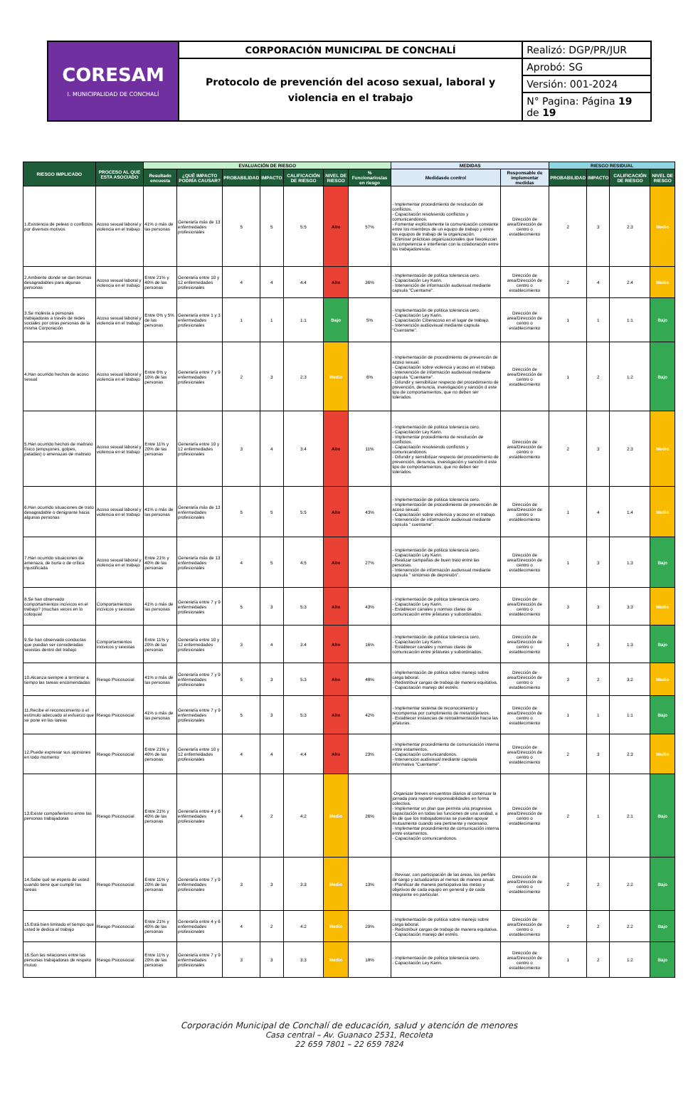| CORESAM I. MUNICIPALIDAD DE CONCHALÍ | CORPORACIÓN MUNICIPAL DE CONCHALÍ | Realizó: DGP/PR/JUR |
| | Protocolo de prevención del acoso sexual, laboral y violencia en el trabajo | Aprobó: SG |
| | | Versión: 001-2024 |
| | | N° Pagina: Página 19 de 19 |
| RIESGO IMPLICADO | PROCESO AL QUE ESTA ASOCIADO | EVALUACIÓN DE RIESGO | | | | | | | MEDIDAS | | RIESGO RESIDUAL | | | |
| --- | --- | --- | --- | --- | --- | --- | --- | --- | --- | --- | --- | --- | --- | --- |
| | | Resultado encuesta | ¿QUÉ IMPACTO PODRÍA CAUSAR? | PROBABILIDAD | IMPACTO | CALIFICACIÓN DE RIESGO | NIVEL DE RIESGO | % Funcionarios/as en riesgo | Medidasde control | Responsable de implementar medidas | PROBABILIDAD | IMPACTO | CALIFICACIÓN DE RIESGO | NIVEL DE RIESGO |
| 1.Existencia de peleas o conflictos por diversos motivos | Acoso sexual laboral y violencia en el trabajo | 41% o más de las personas | Generaría más de 13 enfermedades profesionales | 5 | 5 | 5:5 | Alto | 57% | - Implementar procedimiento de resolución de conflictos. - Capacitación resolviendo conflictos y comunicandonos. - Fomentar explícitamente la comunicación constante entre los miembros de un equipo de trabajo y entre los equipos de trabajo de la organización. - Eliminar prácticas organizacionales que favorezcan la competencia e interfieran con la colaboración entre los trabajadores/as. | Dirección de area/Dirección de centro o establecimiento | 2 | 3 | 2:3 | Medio |
| 2.Ambiente donde se dan bromas desagradables para algunas personas | Acoso sexual laboral y violencia en el trabajo | Entre 21% y 40% de las personas | Generaría entre 10 y 12 enfermedades profesionales | 4 | 4 | 4:4 | Alto | 36% | - Implementación de politica tolerancia cero. - Capacitación Ley Karin. - Intervención de información audivisual mediante capsula "Cuentame". | Dirección de area/Dirección de centro o establecimiento | 2 | 4 | 2:4 | Medio |
| 3.Se molesta a personas trabajadoras a través de redes sociales por otras personas de la misma Corporación | Acoso sexual laboral y violencia en el trabajo | Entre 0% y 5% de las personas | Generaría entre 1 y 3 enfermedades profesionales | 1 | 1 | 1:1 | Bajo | 5% | - Implementación de politica tolerancia cero. - Capacitación Ley Karin. - Capacitación Ciberacoso en el lugar de trabajo. - Intervención audiovisual mediante capsula "Cuentame". | Dirección de area/Dirección de centro o establecimiento | 1 | 1 | 1:1 | Bajo |
| 4.Han ocurrido hechos de acoso sexual | Acoso sexual laboral y violencia en el trabajo | Entre 6% y 10% de las personas | Generaría entre 7 y 9 enfermedades profesionales | 2 | 3 | 2:3 | Medio | 6% | - Implementación de procedimiento de prevención de acoso sexual. - Capacitación sobre violencia y acoso en el trabajo. - Intervención de información audivisual mediante capsula "Cuentame". - Difundir y sensibilizar respecto del procedimiento de prevención, denuncia, investigación y sanción d este tipo de comportamientos, que no deben ser tolerados. | Dirección de area/Dirección de centro o establecimiento | 1 | 2 | 1:2 | Bajo |
| 5.Han ocurrido hechos de maltrato físico (empujones, golpes, patadas) o amenazas de maltrato | Acoso sexual laboral y violencia en el trabajo | Entre 11% y 20% de las personas | Generaría entre 10 y 12 enfermedades profesionales | 3 | 4 | 3:4 | Alto | 11% | - Implementación de politica tolerancia cero. - Capacitación Ley Karin. - Implementar procedimiento de resolución de conflictos. - Capacitación resolviendo conflictos y comunicandonos. - Difundir y sensibilizar respecto del procedimiento de prevención, denuncia, investigación y sanción d este tipo de comportamientos, que no deben ser tolerados. | Dirección de area/Dirección de centro o establecimiento | 2 | 3 | 2:3 | Medio |
| 6.Han ocurrido situaciones de trato desagradable o denigrante hacia algunas personas | Acoso sexual laboral y violencia en el trabajo | 41% o más de las personas | Generaría más de 13 enfermedades profesionales | 5 | 5 | 5:5 | Alto | 43% | - Implementación de politica tolerancia cero. - Implementación de procedimiento de prevención de acoso sexual. - Capacitación sobre violencia y acoso en el trabajo. - Intervención de información audivisual mediante capsula " cuentame". | Dirección de area/Dirección de centro o establecimiento | 1 | 4 | 1:4 | Medio |
| 7.Han ocurrido situaciones de amenaza, de burla o de crítica injustificada | Acoso sexual laboral y violencia en el trabajo | Entre 21% y 40% de las personas | Generaría más de 13 enfermedades profesionales | 4 | 5 | 4:5 | Alto | 27% | - Implementación de politica tolerancia cero. - Capacitación Ley Karin. - Realizar campañas de buen trato entre las personas. - Intervención de información audivisual mediante capsula " sintomas de depresión". | Dirección de area/Dirección de centro o establecimiento | 1 | 3 | 1:3 | Bajo |
| 8.Se han observado comportamientos incívicos en el trabajo? (muchas veces en lo coloquial | Comportamientos incívicos y sexistas | 41% o más de las personas | Generaría entre 7 y 9 enfermedades profesionales | 5 | 3 | 5:3 | Alto | 43% | - Implementación de politica tolerancia cero. - Capacitación Ley Karin. - Establecer canales y normas claras de comunicación entre jefaturas y subordinados. | Dirección de area/Dirección de centro o establecimiento | 3 | 3 | 3:3 | Medio |
| 9.Se han observado conductas que puedan ser consideradas sexistas dentro del trabajo | Comportamientos incívicos y sexistas | Entre 11% y 20% de las personas | Generaría entre 10 y 12 enfermedades profesionales | 3 | 4 | 3:4 | Alto | 16% | - Implementación de politica tolerancia cero. - Capacitación Ley Karin. - Establecer canales y normas claras de comunicación entre jefaturas y subordinados. | Dirección de area/Dirección de centro o establecimiento | 1 | 3 | 1:3 | Bajo |
| 10.Alcanza siempre a terminar a tiempo las tareas encomendadas | Riesgo Psicosocial | 41% o más de las personas | Generaría entre 7 y 9 enfermedades profesionales | 5 | 3 | 5:3 | Alto | 48% | - Implementación de politica sobre manejo sobre carga laboral. - Redistribuir cargas de trabajo de manera equitativa. - Capacitación manejo del estrés. | Dirección de area/Dirección de centro o establecimiento | 3 | 2 | 3:2 | Medio |
| 11.Recibe el reconocimiento o el estímulo adecuado al esfuerzo que se pone en las tareas | Riesgo Psicosocial | 41% o más de las personas | Generaría entre 7 y 9 enfermedades profesionales | 5 | 3 | 5:3 | Alto | 42% | - Implementar sistema de reconocimiento y recompensa por cumplimiento de meta/objetivos. - Establecer instancias de retroalimentación hacia las jefaturas. | Dirección de area/Dirección de centro o establecimiento | 1 | 1 | 1:1 | Bajo |
| 12.Puede expresar sus opiniones en todo momento | Riesgo Psicosocial | Entre 21% y 40% de las personas | Generaría entre 10 y 12 enfermedades profesionales | 4 | 4 | 4:4 | Alto | 23% | - Implementar procedimiento de comunicación interna entre estamentos. - Capacitación comunicandonos. - Intervencion audivisual mediante capsula informativa "Cuentame". | Dirección de area/Dirección de centro o establecimiento | 2 | 3 | 2:3 | Medio |
| 13.Existe compañerismo entre las personas trabajadoras | Riesgo Psicosocial | Entre 21% y 40% de las personas | Generaría entre 4 y 6 enfermedades profesionales | 4 | 2 | 4:2 | Medio | 26% | -Organizar breves encuentros diarios al comenzar la jornada para repartir responsabilidades en forma colectiva. - Implementar un plan que permita una progresiva capacitación en todas las funciones de una unidad, a fin de que los trabajadores/as se puedan apoyar mutuamente cuando sea pertinente y necesario. - Implementar procedimiento de comunicación interna entre estamentos. - Capacitación comunicandonos. | Dirección de area/Dirección de centro o establecimiento | 2 | 1 | 2:1 | Bajo |
| 14.Sabe qué se espera de usted cuando tiene que cumplir las tareas | Riesgo Psicosocial | Entre 11% y 20% de las personas | Generaría entre 7 y 9 enfermedades profesionales | 3 | 3 | 3:3 | Medio | 13% | - Revisar, con participación de las areas, los perfiles de cargo y actualizarlos al menos de manera anual. - Planificar de manera participativa las metas y objetivos de cada equipo en general y de cada integrante en particular. | Dirección de area/Dirección de centro o establecimiento | 2 | 2 | 2:2 | Bajo |
| 15.Está bien limitado el tiempo que usted le dedica al trabajo | Riesgo Psicosocial | Entre 21% y 40% de las personas | Generaría entre 4 y 6 enfermedades profesionales | 4 | 2 | 4:2 | Medio | 29% | - Implementación de politica sobre manejo sobre carga laboral. - Redistribuir cargas de trabajo de manera equitativa. - Capacitación manejo del estrés. | Dirección de area/Dirección de centro o establecimiento | 2 | 2 | 2:2 | Bajo |
| 16.Son las relaciones entre las personas trabajadoras de respeto mutuo | Riesgo Psicosocial | Entre 11% y 20% de las personas | Generaría entre 7 y 9 enfermedades profesionales | 3 | 3 | 3:3 | Medio | 18% | - Implementación de politica tolerancia cero. - Capacitación Ley Karin. | Dirección de area/Dirección de centro o establecimiento | 1 | 2 | 1:2 | Bajo |
Corporación Municipal de Conchalí de educación, salud y atención de menores
Casa central – Av. Guanaco 2531, Recoleta
22 659 7801 – 22 659 7824